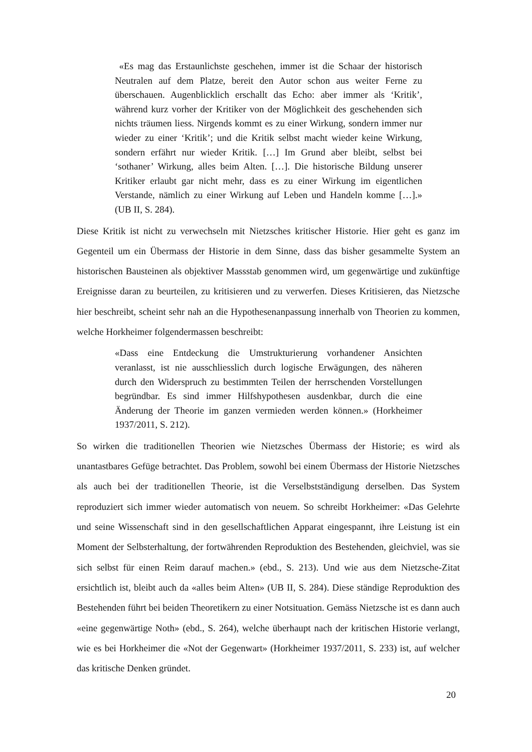«Es mag das Erstaunlichste geschehen, immer ist die Schaar der historisch Neutralen auf dem Platze, bereit den Autor schon aus weiter Ferne zu überschauen. Augenblicklich erschallt das Echo: aber immer als ‘Kritik’, während kurz vorher der Kritiker von der Möglichkeit des geschehenden sich nichts träumen liess. Nirgends kommt es zu einer Wirkung, sondern immer nur wieder zu einer ‘Kritik’; und die Kritik selbst macht wieder keine Wirkung, sondern erfährt nur wieder Kritik. […] Im Grund aber bleibt, selbst bei ‘sothaner’ Wirkung, alles beim Alten. […]. Die historische Bildung unserer Kritiker erlaubt gar nicht mehr, dass es zu einer Wirkung im eigentlichen Verstande, nämlich zu einer Wirkung auf Leben und Handeln komme […].» (UB II, S. 284).
Diese Kritik ist nicht zu verwechseln mit Nietzsches kritischer Historie. Hier geht es ganz im Gegenteil um ein Übermass der Historie in dem Sinne, dass das bisher gesammelte System an historischen Bausteinen als objektiver Massstab genommen wird, um gegenwärtige und zukünftige Ereignisse daran zu beurteilen, zu kritisieren und zu verwerfen. Dieses Kritisieren, das Nietzsche hier beschreibt, scheint sehr nah an die Hypothesenanpassung innerhalb von Theorien zu kommen, welche Horkheimer folgendermassen beschreibt:
«Dass eine Entdeckung die Umstrukturierung vorhandener Ansichten veranlasst, ist nie ausschliesslich durch logische Erwägungen, des näheren durch den Widerspruch zu bestimmten Teilen der herrschenden Vorstellungen begründbar. Es sind immer Hilfshypothesen ausdenkbar, durch die eine Änderung der Theorie im ganzen vermieden werden können.» (Horkheimer 1937/2011, S. 212).
So wirken die traditionellen Theorien wie Nietzsches Übermass der Historie; es wird als unantastbares Gefüge betrachtet. Das Problem, sowohl bei einem Übermass der Historie Nietzsches als auch bei der traditionellen Theorie, ist die Verselbstständigung derselben. Das System reproduziert sich immer wieder automatisch von neuem. So schreibt Horkheimer: «Das Gelehrte und seine Wissenschaft sind in den gesellschaftlichen Apparat eingespannt, ihre Leistung ist ein Moment der Selbsterhaltung, der fortwährenden Reproduktion des Bestehenden, gleichviel, was sie sich selbst für einen Reim darauf machen.» (ebd., S. 213). Und wie aus dem Nietzsche-Zitat ersichtlich ist, bleibt auch da «alles beim Alten» (UB II, S. 284). Diese ständige Reproduktion des Bestehenden führt bei beiden Theoretikern zu einer Notsituation. Gemäss Nietzsche ist es dann auch «eine gegenwärtige Noth» (ebd., S. 264), welche überhaupt nach der kritischen Historie verlangt, wie es bei Horkheimer die «Not der Gegenwart» (Horkheimer 1937/2011, S. 233) ist, auf welcher das kritische Denken gründet.
20